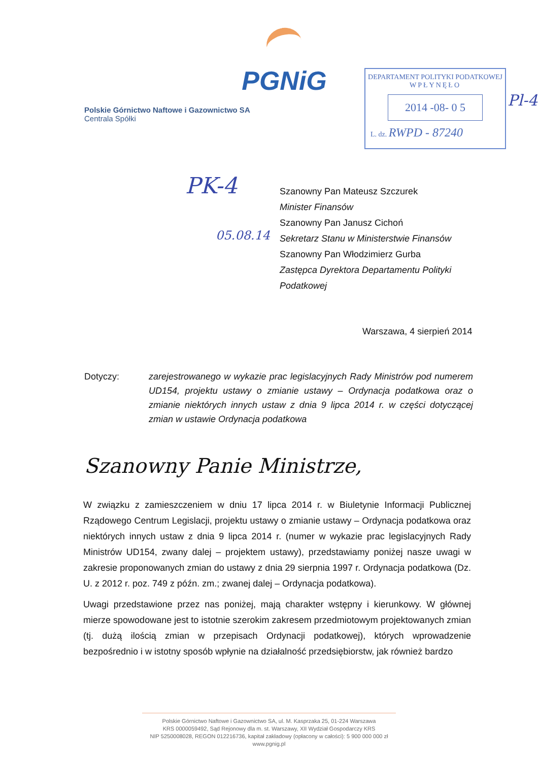PGNiG
Polskie Górnictwo Naftowe i Gazownictwo SA
Centrala Spółki
DEPARTAMENT POLITYKI PODATKOWEJ
WPŁYNĘŁO
2014 -08- 0 5
L. dz. RWPD - 87240
Pl-4
PK-4
05.08.14
Szanowny Pan Mateusz Szczurek
Minister Finansów
Szanowny Pan Janusz Cichoń
Sekretarz Stanu w Ministerstwie Finansów
Szanowny Pan Włodzimierz Gurba
Zastępca Dyrektora Departamentu Polityki
Podatkowej
Warszawa, 4 sierpień 2014
Dotyczy: zarejestrowanego w wykazie prac legislacyjnych Rady Ministrów pod numerem UD154, projektu ustawy o zmianie ustawy – Ordynacja podatkowa oraz o zmianie niektórych innych ustaw z dnia 9 lipca 2014 r. w części dotyczącej zmian w ustawie Ordynacja podatkowa
Szanowny Panie Ministrze,
W związku z zamieszczeniem w dniu 17 lipca 2014 r. w Biuletynie Informacji Publicznej Rządowego Centrum Legislacji, projektu ustawy o zmianie ustawy – Ordynacja podatkowa oraz niektórych innych ustaw z dnia 9 lipca 2014 r. (numer w wykazie prac legislacyjnych Rady Ministrów UD154, zwany dalej – projektem ustawy), przedstawiamy poniżej nasze uwagi w zakresie proponowanych zmian do ustawy z dnia 29 sierpnia 1997 r. Ordynacja podatkowa (Dz. U. z 2012 r. poz. 749 z późn. zm.; zwanej dalej – Ordynacja podatkowa).
Uwagi przedstawione przez nas poniżej, mają charakter wstępny i kierunkowy. W głównej mierze spowodowane jest to istotnie szerokim zakresem przedmiotowym projektowanych zmian (tj. dużą ilością zmian w przepisach Ordynacji podatkowej), których wprowadzenie bezpośrednio i w istotny sposób wpłynie na działalność przedsiębiorstw, jak również bardzo
Polskie Górnictwo Naftowe i Gazownictwo SA, ul. M. Kasprzaka 25, 01-224 Warszawa
KRS 0000059492, Sąd Rejonowy dla m. st. Warszawy, XII Wydział Gospodarczy KRS
NIP 5250008028, REGON 012216736, kapitał zakładowy (opłacony w całości): 5 900 000 000 zł
www.pgnig.pl